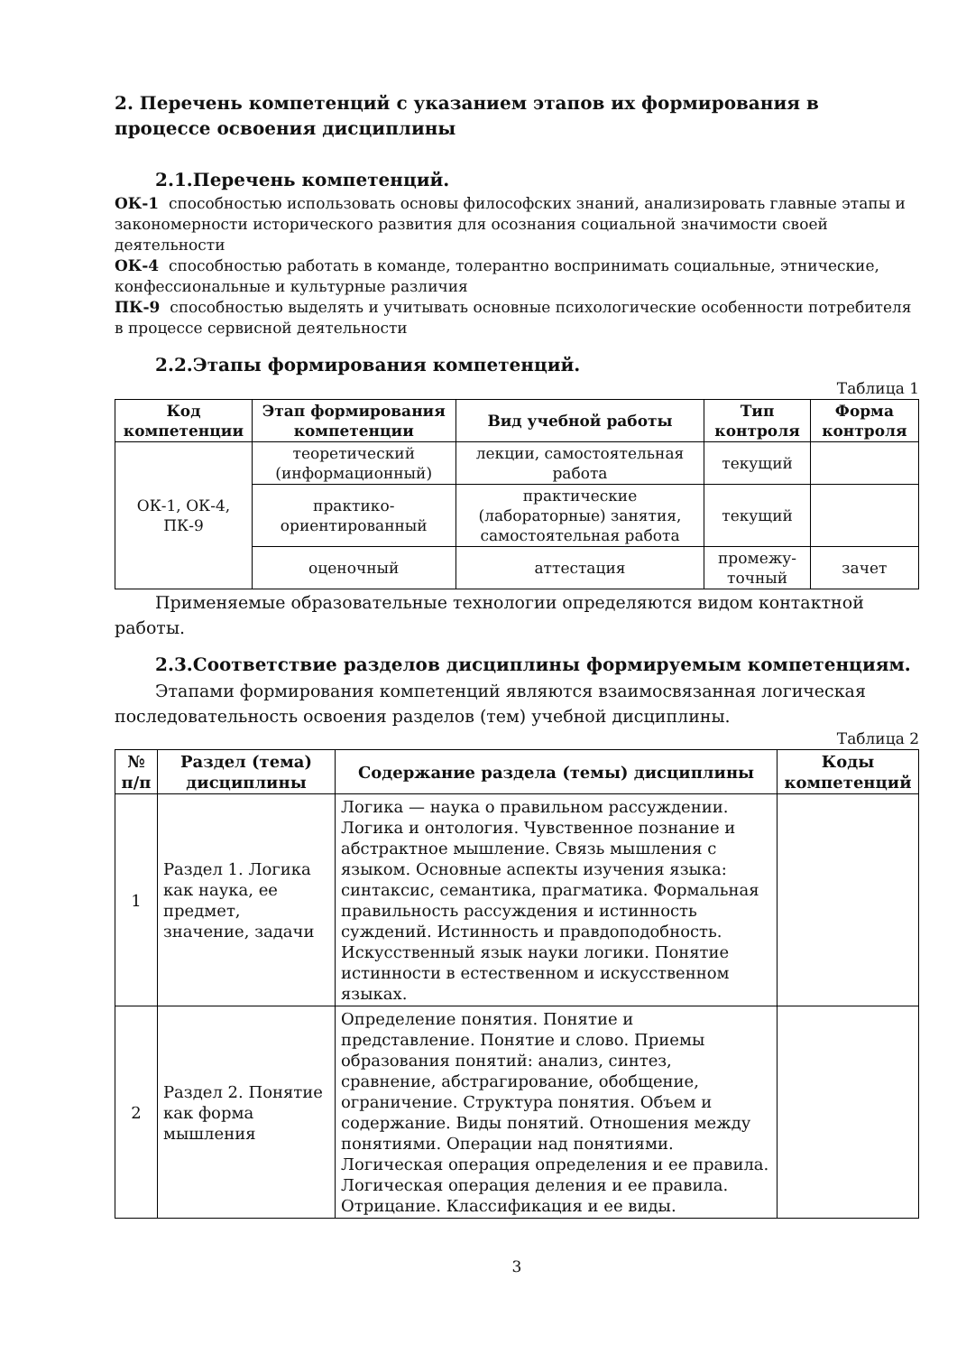2. Перечень компетенций с указанием этапов их формирования в процессе освоения дисциплины
2.1.Перечень компетенций.
ОК-1 способностью использовать основы философских знаний, анализировать главные этапы и закономерности исторического развития для осознания социальной значимости своей деятельности
ОК-4 способностью работать в команде, толерантно воспринимать социальные, этнические, конфессиональные и культурные различия
ПК-9 способностью выделять и учитывать основные психологические особенности потребителя в процессе сервисной деятельности
2.2.Этапы формирования компетенций.
Таблица 1
| Код компетенции | Этап формирования компетенции | Вид учебной работы | Тип контроля | Форма контроля |
| --- | --- | --- | --- | --- |
| ОК-1, ОК-4, ПК-9 | теоретический (информационный) | лекции, самостоятельная работа | текущий | |
| | практико-ориентированный | практические (лабораторные) занятия, самостоятельная работа | текущий | |
| | оценочный | аттестация | промежу-точный | зачет |
Применяемые образовательные технологии определяются видом контактной работы.
2.3.Соответствие разделов дисциплины формируемым компетенциям.
Этапами формирования компетенций являются взаимосвязанная логическая последовательность освоения разделов (тем) учебной дисциплины.
Таблица 2
| № п/п | Раздел (тема) дисциплины | Содержание раздела (темы) дисциплины | Коды компетенций |
| --- | --- | --- | --- |
| 1 | Раздел 1. Логика как наука, ее предмет, значение, задачи | Логика — наука о правильном рассуждении. Логика и онтология. Чувственное познание и абстрактное мышление. Связь мышления с языком. Основные аспекты изучения языка: синтаксис, семантика, прагматика. Формальная правильность рассуждения и истинность суждений. Истинность и правдоподобность. Искусственный язык науки логики. Понятие истинности в естественном и искусственном языках. | |
| 2 | Раздел 2. Понятие как форма мышления | Определение понятия. Понятие и представление. Понятие и слово. Приемы образования понятий: анализ, синтез, сравнение, абстрагирование, обобщение, ограничение. Структура понятия. Объем и содержание. Виды понятий. Отношения между понятиями. Операции над понятиями. Логическая операция определения и ее правила. Логическая операция деления и ее правила. Отрицание. Классификация и ее виды. | |
3